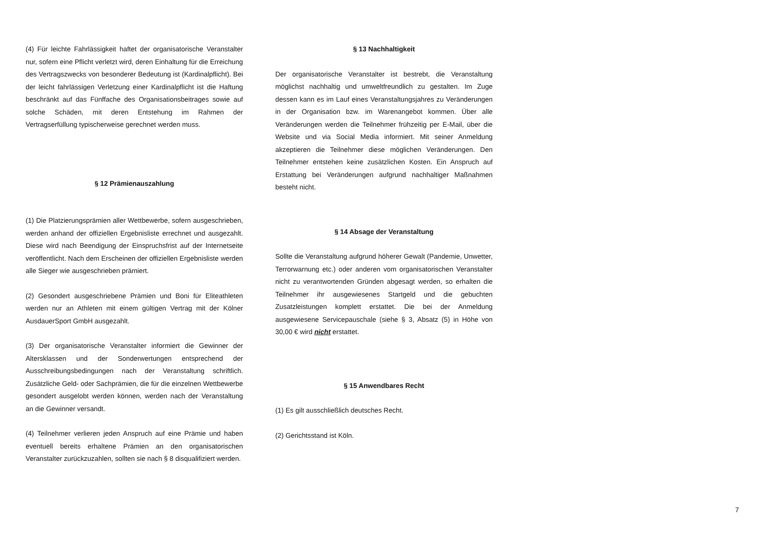(4) Für leichte Fahrlässigkeit haftet der organisatorische Veranstalter nur, sofern eine Pflicht verletzt wird, deren Einhaltung für die Erreichung des Vertragszwecks von besonderer Bedeutung ist (Kardinalpflicht). Bei der leicht fahrlässigen Verletzung einer Kardinalpflicht ist die Haftung beschränkt auf das Fünffache des Organisationsbeitrages sowie auf solche Schäden, mit deren Entstehung im Rahmen der Vertragserfüllung typischerweise gerechnet werden muss.
§ 12 Prämienauszahlung
(1) Die Platzierungsprämien aller Wettbewerbe, sofern ausgeschrieben, werden anhand der offiziellen Ergebnisliste errechnet und ausgezahlt. Diese wird nach Beendigung der Einspruchsfrist auf der Internetseite veröffentlicht. Nach dem Erscheinen der offiziellen Ergebnisliste werden alle Sieger wie ausgeschrieben prämiert.
(2) Gesondert ausgeschriebene Prämien und Boni für Eliteathleten werden nur an Athleten mit einem gültigen Vertrag mit der Kölner AusdauerSport GmbH ausgezahlt.
(3) Der organisatorische Veranstalter informiert die Gewinner der Altersklassen und der Sonderwertungen entsprechend der Ausschreibungsbedingungen nach der Veranstaltung schriftlich. Zusätzliche Geld- oder Sachprämien, die für die einzelnen Wettbewerbe gesondert ausgelobt werden können, werden nach der Veranstaltung an die Gewinner versandt.
(4) Teilnehmer verlieren jeden Anspruch auf eine Prämie und haben eventuell bereits erhaltene Prämien an den organisatorischen Veranstalter zurückzuzahlen, sollten sie nach § 8 disqualifiziert werden.
§ 13 Nachhaltigkeit
Der organisatorische Veranstalter ist bestrebt, die Veranstaltung möglichst nachhaltig und umweltfreundlich zu gestalten. Im Zuge dessen kann es im Lauf eines Veranstaltungsjahres zu Veränderungen in der Organisation bzw. im Warenangebot kommen. Über alle Veränderungen werden die Teilnehmer frühzeitig per E-Mail, über die Website und via Social Media informiert. Mit seiner Anmeldung akzeptieren die Teilnehmer diese möglichen Veränderungen. Den Teilnehmer entstehen keine zusätzlichen Kosten. Ein Anspruch auf Erstattung bei Veränderungen aufgrund nachhaltiger Maßnahmen besteht nicht.
§ 14 Absage der Veranstaltung
Sollte die Veranstaltung aufgrund höherer Gewalt (Pandemie, Unwetter, Terrorwarnung etc.) oder anderen vom organisatorischen Veranstalter nicht zu verantwortenden Gründen abgesagt werden, so erhalten die Teilnehmer ihr ausgewiesenes Startgeld und die gebuchten Zusatzleistungen komplett erstattet. Die bei der Anmeldung ausgewiesene Servicepauschale (siehe § 3, Absatz (5) in Höhe von 30,00 € wird nicht erstattet.
§ 15 Anwendbares Recht
(1) Es gilt ausschließlich deutsches Recht.
(2) Gerichtsstand ist Köln.
7